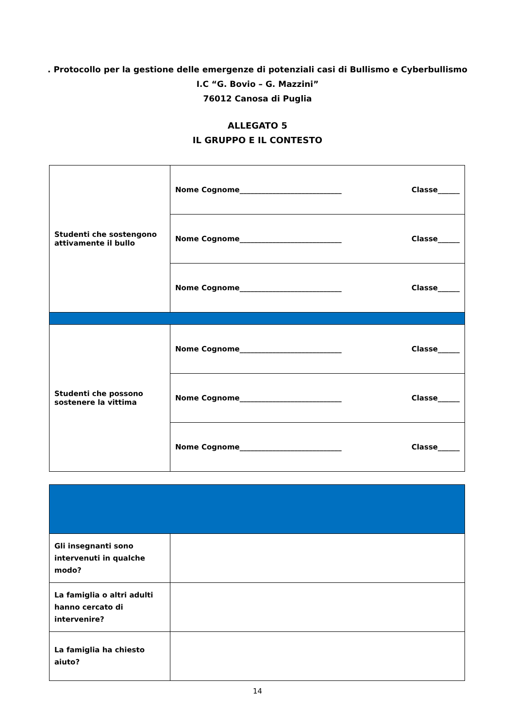. Protocollo per la gestione delle emergenze di potenziali casi di Bullismo e Cyberbullismo
I.C “G. Bovio – G. Mazzini”
76012 Canosa di Puglia
ALLEGATO 5
IL GRUPPO E IL CONTESTO
| Studenti che sostengono attivamente il bullo | Nome Cognome____________________________ Classe______ |
| | Nome Cognome____________________________ Classe______ |
| | Nome Cognome____________________________ Classe______ |
| Studenti che possono sostenere la vittima | Nome Cognome____________________________ Classe______ |
| | Nome Cognome____________________________ Classe______ |
| | Nome Cognome____________________________ Classe______ |
| Gli insegnanti sono intervenuti in qualche modo? | |
| La famiglia o altri adulti hanno cercato di intervenire? | |
| La famiglia ha chiesto aiuto? | |
14